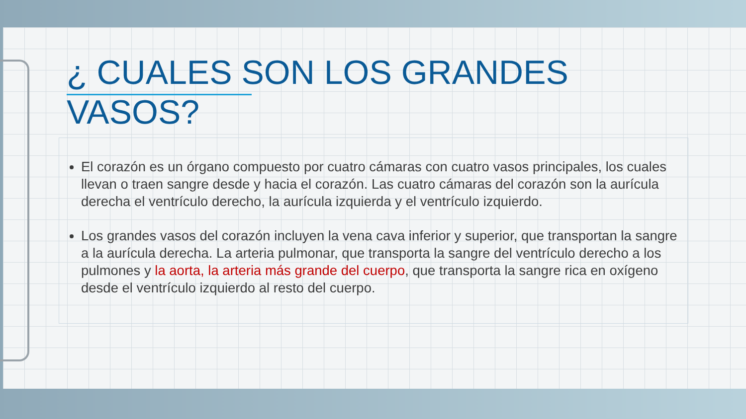¿ CUALES SON LOS GRANDES VASOS?
El corazón es un órgano compuesto por cuatro cámaras con cuatro vasos principales, los cuales llevan o traen sangre desde y hacia el corazón. Las cuatro cámaras del corazón son la aurícula derecha el ventrículo derecho, la aurícula izquierda y el ventrículo izquierdo.
Los grandes vasos del corazón incluyen la vena cava inferior y superior, que transportan la sangre a la aurícula derecha. La arteria pulmonar, que transporta la sangre del ventrículo derecho a los pulmones y la aorta, la arteria más grande del cuerpo, que transporta la sangre rica en oxígeno desde el ventrículo izquierdo al resto del cuerpo.